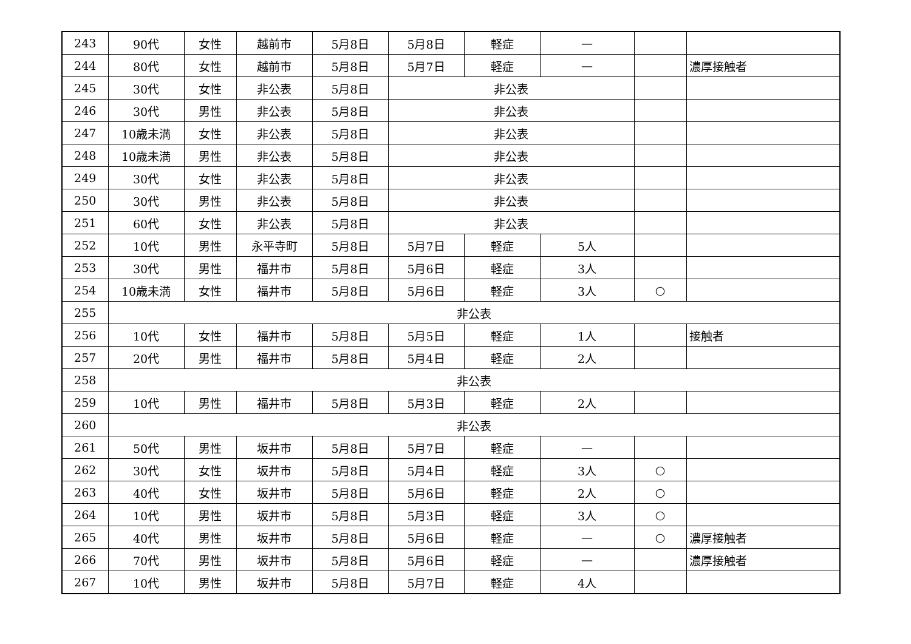| 243 | 90代 | 女性 | 越前市 | 5月8日 | 5月8日 | 軽症 | — | | |
| 244 | 80代 | 女性 | 越前市 | 5月8日 | 5月7日 | 軽症 | — | | 濃厚接触者 |
| 245 | 30代 | 女性 | 非公表 | 5月8日 | 非公表 | | | | |
| 246 | 30代 | 男性 | 非公表 | 5月8日 | 非公表 | | | | |
| 247 | 10歳未満 | 女性 | 非公表 | 5月8日 | 非公表 | | | | |
| 248 | 10歳未満 | 男性 | 非公表 | 5月8日 | 非公表 | | | | |
| 249 | 30代 | 女性 | 非公表 | 5月8日 | 非公表 | | | | |
| 250 | 30代 | 男性 | 非公表 | 5月8日 | 非公表 | | | | |
| 251 | 60代 | 女性 | 非公表 | 5月8日 | 非公表 | | | | |
| 252 | 10代 | 男性 | 永平寺町 | 5月8日 | 5月7日 | 軽症 | 5人 | | |
| 253 | 30代 | 男性 | 福井市 | 5月8日 | 5月6日 | 軽症 | 3人 | | |
| 254 | 10歳未満 | 女性 | 福井市 | 5月8日 | 5月6日 | 軽症 | 3人 | ○ | |
| 255 | 非公表 | | | | | | | | |
| 256 | 10代 | 女性 | 福井市 | 5月8日 | 5月5日 | 軽症 | 1人 | | 接触者 |
| 257 | 20代 | 男性 | 福井市 | 5月8日 | 5月4日 | 軽症 | 2人 | | |
| 258 | 非公表 | | | | | | | | |
| 259 | 10代 | 男性 | 福井市 | 5月8日 | 5月3日 | 軽症 | 2人 | | |
| 260 | 非公表 | | | | | | | | |
| 261 | 50代 | 男性 | 坂井市 | 5月8日 | 5月7日 | 軽症 | — | | |
| 262 | 30代 | 女性 | 坂井市 | 5月8日 | 5月4日 | 軽症 | 3人 | ○ | |
| 263 | 40代 | 女性 | 坂井市 | 5月8日 | 5月6日 | 軽症 | 2人 | ○ | |
| 264 | 10代 | 男性 | 坂井市 | 5月8日 | 5月3日 | 軽症 | 3人 | ○ | |
| 265 | 40代 | 男性 | 坂井市 | 5月8日 | 5月6日 | 軽症 | — | ○ | 濃厚接触者 |
| 266 | 70代 | 男性 | 坂井市 | 5月8日 | 5月6日 | 軽症 | — | | 濃厚接触者 |
| 267 | 10代 | 男性 | 坂井市 | 5月8日 | 5月7日 | 軽症 | 4人 | | |